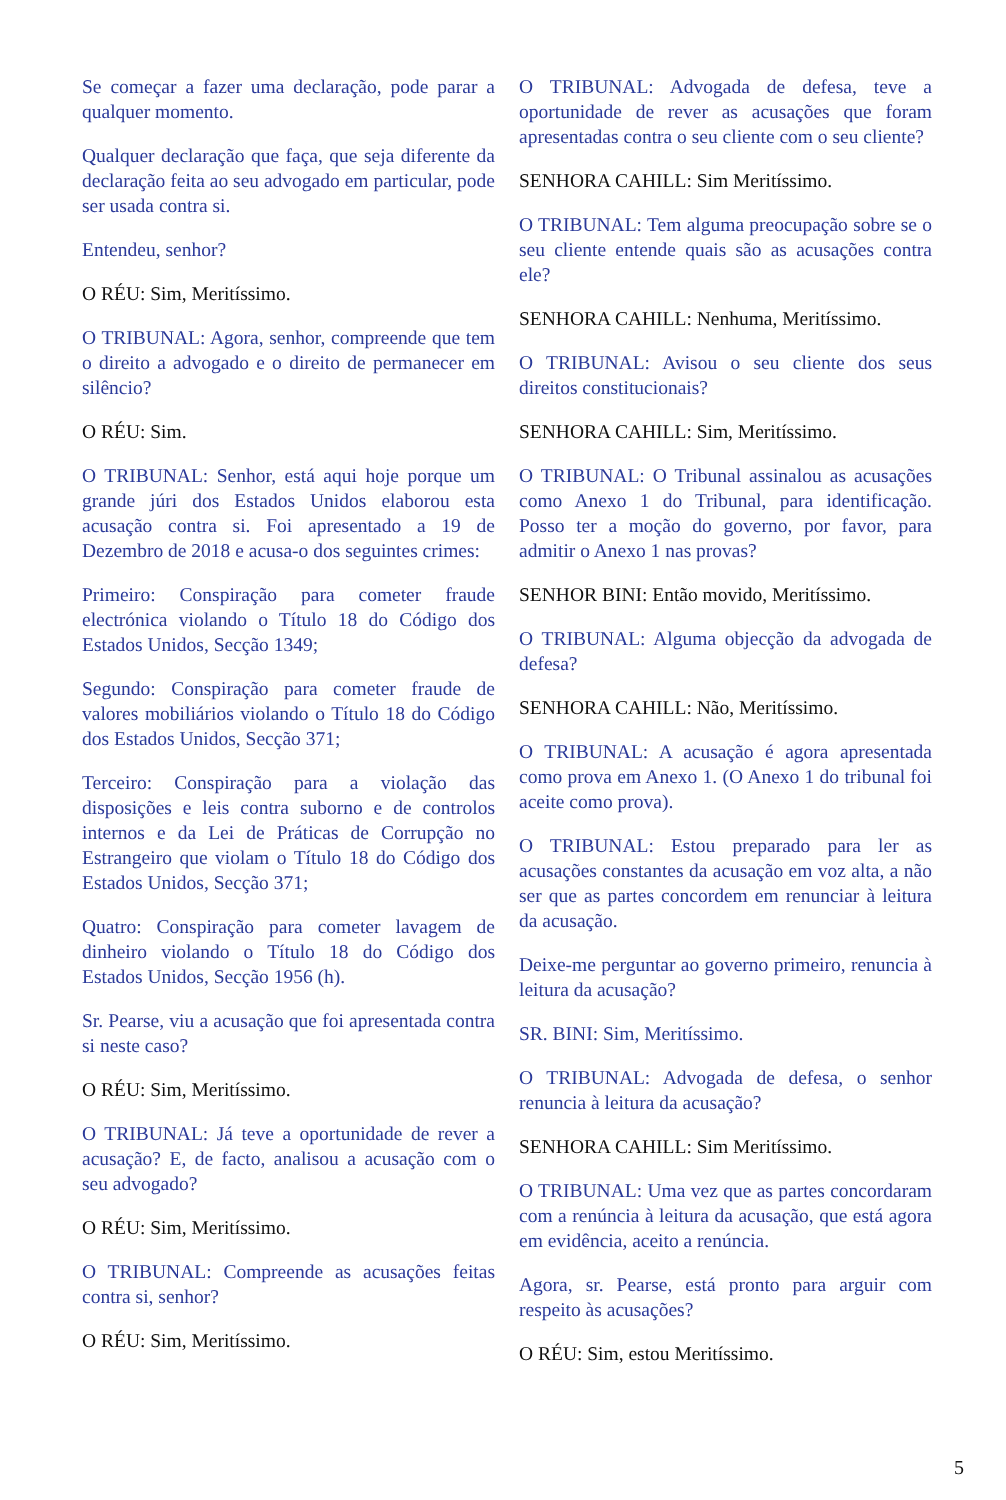Se começar a fazer uma declaração, pode parar a qualquer momento.
Qualquer declaração que faça, que seja diferente da declaração feita ao seu advogado em particular, pode ser usada contra si.
Entendeu, senhor?
O RÉU: Sim, Meritíssimo.
O TRIBUNAL: Agora, senhor, compreende que tem o direito a advogado e o direito de permanecer em silêncio?
O RÉU: Sim.
O TRIBUNAL: Senhor, está aqui hoje porque um grande júri dos Estados Unidos elaborou esta acusação contra si. Foi apresentado a 19 de Dezembro de 2018 e acusa-o dos seguintes crimes:
Primeiro: Conspiração para cometer fraude electrónica violando o Título 18 do Código dos Estados Unidos, Secção 1349;
Segundo: Conspiração para cometer fraude de valores mobiliários violando o Título 18 do Código dos Estados Unidos, Secção 371;
Terceiro: Conspiração para a violação das disposições e leis contra suborno e de controlos internos e da Lei de Práticas de Corrupção no Estrangeiro que violam o Título 18 do Código dos Estados Unidos, Secção 371;
Quatro: Conspiração para cometer lavagem de dinheiro violando o Título 18 do Código dos Estados Unidos, Secção 1956 (h).
Sr. Pearse, viu a acusação que foi apresentada contra si neste caso?
O RÉU: Sim, Meritíssimo.
O TRIBUNAL: Já teve a oportunidade de rever a acusação? E, de facto, analisou a acusação com o seu advogado?
O RÉU: Sim, Meritíssimo.
O TRIBUNAL: Compreende as acusações feitas contra si, senhor?
O RÉU: Sim, Meritíssimo.
O TRIBUNAL: Advogada de defesa, teve a oportunidade de rever as acusações que foram apresentadas contra o seu cliente com o seu cliente?
SENHORA CAHILL: Sim Meritíssimo.
O TRIBUNAL: Tem alguma preocupação sobre se o seu cliente entende quais são as acusações contra ele?
SENHORA CAHILL: Nenhuma, Meritíssimo.
O TRIBUNAL: Avisou o seu cliente dos seus direitos constitucionais?
SENHORA CAHILL: Sim, Meritíssimo.
O TRIBUNAL: O Tribunal assinalou as acusações como Anexo 1 do Tribunal, para identificação. Posso ter a moção do governo, por favor, para admitir o Anexo 1 nas provas?
SENHOR BINI: Então movido, Meritíssimo.
O TRIBUNAL: Alguma objecção da advogada de defesa?
SENHORA CAHILL: Não, Meritíssimo.
O TRIBUNAL: A acusação é agora apresentada como prova em Anexo 1. (O Anexo 1 do tribunal foi aceite como prova).
O TRIBUNAL: Estou preparado para ler as acusações constantes da acusação em voz alta, a não ser que as partes concordem em renunciar à leitura da acusação.
Deixe-me perguntar ao governo primeiro, renuncia à leitura da acusação?
SR. BINI: Sim, Meritíssimo.
O TRIBUNAL: Advogada de defesa, o senhor renuncia à leitura da acusação?
SENHORA CAHILL: Sim Meritíssimo.
O TRIBUNAL: Uma vez que as partes concordaram com a renúncia à leitura da acusação, que está agora em evidência, aceito a renúncia.
Agora, sr. Pearse, está pronto para arguir com respeito às acusações?
O RÉU: Sim, estou Meritíssimo.
5